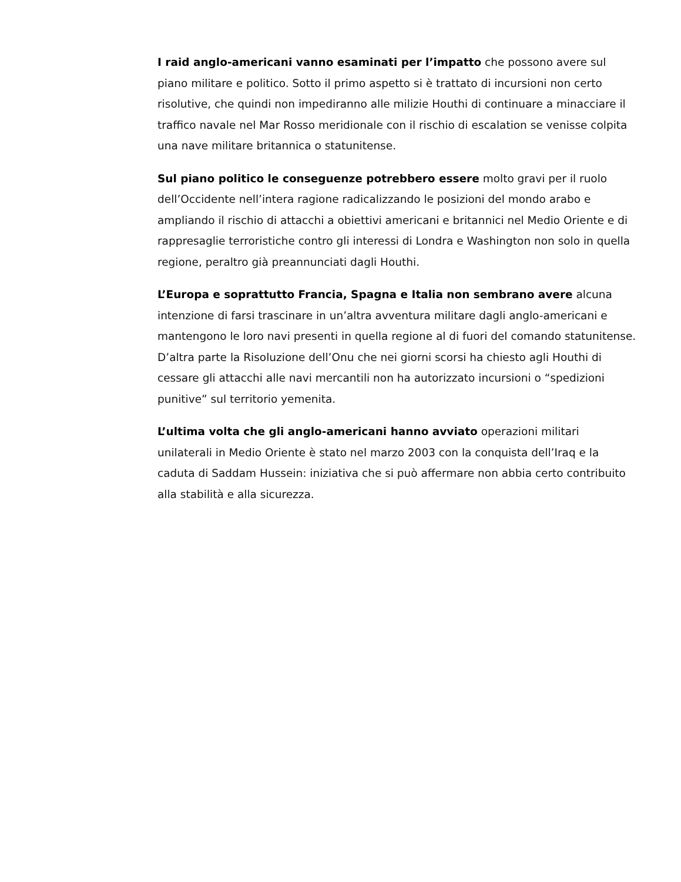I raid anglo-americani vanno esaminati per l’impatto che possono avere sul piano militare e politico. Sotto il primo aspetto si è trattato di incursioni non certo risolutive, che quindi non impediranno alle milizie Houthi di continuare a minacciare il traffico navale nel Mar Rosso meridionale con il rischio di escalation se venisse colpita una nave militare britannica o statunitense.
Sul piano politico le conseguenze potrebbero essere molto gravi per il ruolo dell’Occidente nell’intera ragione radicalizzando le posizioni del mondo arabo e ampliando il rischio di attacchi a obiettivi americani e britannici nel Medio Oriente e di rappresaglie terroristiche contro gli interessi di Londra e Washington non solo in quella regione, peraltro già preannunciati dagli Houthi.
L’Europa e soprattutto Francia, Spagna e Italia non sembrano avere alcuna intenzione di farsi trascinare in un’altra avventura militare dagli anglo-americani e mantengono le loro navi presenti in quella regione al di fuori del comando statunitense. D’altra parte la Risoluzione dell’Onu che nei giorni scorsi ha chiesto agli Houthi di cessare gli attacchi alle navi mercantili non ha autorizzato incursioni o “spedizioni punitive” sul territorio yemenita.
L’ultima volta che gli anglo-americani hanno avviato operazioni militari unilaterali in Medio Oriente è stato nel marzo 2003 con la conquista dell’Iraq e la caduta di Saddam Hussein: iniziativa che si può affermare non abbia certo contribuito alla stabilità e alla sicurezza.